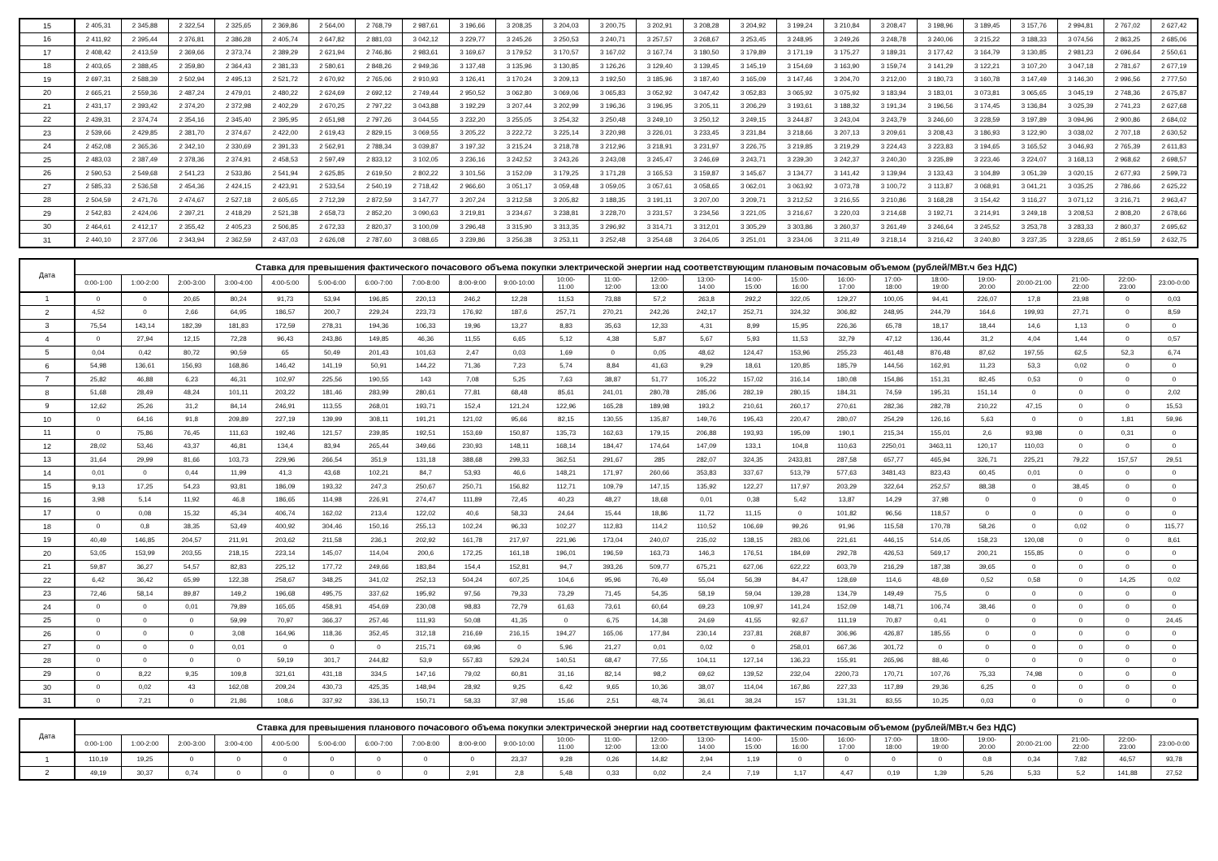| 15 | 2 405,31 | 2 345,88 | 2 322,54 | 2 325,65 | 2 369,86 | 2 564,00 | 2 768,79 | 2 987,61 | 3 196,66 | 3 208,35 | 3 204,03 | 3 200,75 | 3 202,91 | 3 208,28 | 3 204,92 | 3 199,24 | 3 210,84 | 3 208,47 | 3 198,96 | 3 189,45 | 3 157,76 | 2 994,81 | 2 767,02 | 2 627,42 |
| 16 | 2 411,92 | 2 395,44 | 2 376,81 | 2 386,28 | 2 405,74 | 2 647,82 | 2 881,03 | 3 042,12 | 3 229,77 | 3 245,26 | 3 250,53 | 3 240,71 | 3 257,57 | 3 268,67 | 3 253,45 | 3 248,95 | 3 249,26 | 3 248,78 | 3 240,06 | 3 215,22 | 3 188,33 | 3 074,56 | 2 863,25 | 2 685,06 |
| 17 | 2 408,42 | 2 413,59 | 2 369,66 | 2 373,74 | 2 389,29 | 2 621,94 | 2 746,86 | 2 983,61 | 3 169,67 | 3 179,52 | 3 170,57 | 3 167,02 | 3 167,74 | 3 180,50 | 3 179,89 | 3 171,19 | 3 175,27 | 3 189,31 | 3 177,42 | 3 164,79 | 3 130,85 | 2 981,23 | 2 696,64 | 2 550,61 |
| 18 | 2 403,65 | 2 388,45 | 2 359,80 | 2 364,43 | 2 381,33 | 2 580,61 | 2 848,26 | 2 949,36 | 3 137,48 | 3 135,96 | 3 130,85 | 3 126,26 | 3 129,40 | 3 139,45 | 3 145,19 | 3 154,69 | 3 163,90 | 3 159,74 | 3 141,29 | 3 122,21 | 3 107,20 | 3 047,18 | 2 781,67 | 2 677,19 |
| 19 | 2 697,31 | 2 588,39 | 2 502,94 | 2 495,13 | 2 521,72 | 2 670,92 | 2 765,06 | 2 910,93 | 3 126,41 | 3 170,24 | 3 209,13 | 3 192,50 | 3 185,96 | 3 187,40 | 3 165,09 | 3 147,46 | 3 204,70 | 3 212,00 | 3 180,73 | 3 160,78 | 3 147,49 | 3 146,30 | 2 996,56 | 2 777,50 |
| 20 | 2 665,21 | 2 559,36 | 2 487,24 | 2 479,01 | 2 480,22 | 2 624,69 | 2 692,12 | 2 749,44 | 2 950,52 | 3 062,80 | 3 069,06 | 3 065,83 | 3 052,92 | 3 047,42 | 3 052,83 | 3 065,92 | 3 075,92 | 3 183,94 | 3 183,01 | 3 073,81 | 3 065,65 | 3 045,19 | 2 748,36 | 2 675,87 |
| 21 | 2 431,17 | 2 393,42 | 2 374,20 | 2 372,98 | 2 402,29 | 2 670,25 | 2 797,22 | 3 043,88 | 3 192,29 | 3 207,44 | 3 202,99 | 3 196,36 | 3 196,95 | 3 205,11 | 3 206,29 | 3 193,61 | 3 188,32 | 3 191,34 | 3 196,56 | 3 174,45 | 3 136,84 | 3 025,39 | 2 741,23 | 2 627,68 |
| 22 | 2 439,31 | 2 374,74 | 2 354,16 | 2 345,40 | 2 395,95 | 2 651,98 | 2 797,26 | 3 044,55 | 3 232,20 | 3 255,05 | 3 254,32 | 3 250,48 | 3 249,10 | 3 250,12 | 3 249,15 | 3 244,87 | 3 243,04 | 3 243,79 | 3 246,60 | 3 228,59 | 3 197,89 | 3 094,96 | 2 900,86 | 2 684,02 |
| 23 | 2 539,66 | 2 429,85 | 2 381,70 | 2 374,67 | 2 422,00 | 2 619,43 | 2 829,15 | 3 069,55 | 3 205,22 | 3 222,72 | 3 225,14 | 3 220,98 | 3 226,01 | 3 233,45 | 3 231,84 | 3 218,66 | 3 207,13 | 3 209,61 | 3 208,43 | 3 186,93 | 3 122,90 | 3 038,02 | 2 707,18 | 2 630,52 |
| 24 | 2 452,08 | 2 365,36 | 2 342,10 | 2 330,69 | 2 391,33 | 2 562,91 | 2 788,34 | 3 039,87 | 3 197,32 | 3 215,24 | 3 218,78 | 3 212,96 | 3 218,91 | 3 231,97 | 3 226,75 | 3 219,85 | 3 219,29 | 3 224,43 | 3 223,83 | 3 194,65 | 3 165,52 | 3 046,93 | 2 765,39 | 2 611,83 |
| 25 | 2 483,03 | 2 387,49 | 2 378,36 | 2 374,91 | 2 458,53 | 2 597,49 | 2 833,12 | 3 102,05 | 3 236,16 | 3 242,52 | 3 243,26 | 3 243,08 | 3 245,47 | 3 246,69 | 3 243,71 | 3 239,30 | 3 242,37 | 3 240,30 | 3 235,89 | 3 223,46 | 3 224,07 | 3 168,13 | 2 968,62 | 2 698,57 |
| 26 | 2 590,53 | 2 549,68 | 2 541,23 | 2 533,86 | 2 541,94 | 2 625,85 | 2 619,50 | 2 802,22 | 3 101,56 | 3 152,09 | 3 179,25 | 3 171,28 | 3 165,53 | 3 159,87 | 3 145,67 | 3 134,77 | 3 141,42 | 3 139,94 | 3 133,43 | 3 104,89 | 3 051,39 | 3 020,15 | 2 677,93 | 2 599,73 |
| 27 | 2 585,33 | 2 536,58 | 2 454,36 | 2 424,15 | 2 423,91 | 2 533,54 | 2 540,19 | 2 718,42 | 2 966,60 | 3 051,17 | 3 059,48 | 3 059,05 | 3 057,61 | 3 058,65 | 3 062,01 | 3 063,92 | 3 073,78 | 3 100,72 | 3 113,87 | 3 068,91 | 3 041,21 | 3 035,25 | 2 786,66 | 2 625,22 |
| 28 | 2 504,59 | 2 471,76 | 2 474,67 | 2 527,18 | 2 605,65 | 2 712,39 | 2 872,59 | 3 147,77 | 3 207,24 | 3 212,58 | 3 205,82 | 3 188,35 | 3 191,11 | 3 207,00 | 3 209,71 | 3 212,52 | 3 216,55 | 3 210,86 | 3 168,28 | 3 154,42 | 3 116,27 | 3 071,12 | 3 216,71 | 2 963,47 |
| 29 | 2 542,83 | 2 424,06 | 2 397,21 | 2 418,29 | 2 521,38 | 2 658,73 | 2 852,20 | 3 090,63 | 3 219,81 | 3 234,67 | 3 238,81 | 3 228,70 | 3 231,57 | 3 234,56 | 3 221,05 | 3 216,67 | 3 220,03 | 3 214,68 | 3 192,71 | 3 214,91 | 3 249,18 | 3 208,53 | 2 808,20 | 2 678,66 |
| 30 | 2 464,61 | 2 412,17 | 2 355,42 | 2 405,23 | 2 506,85 | 2 672,33 | 2 820,37 | 3 100,09 | 3 296,48 | 3 315,90 | 3 313,35 | 3 296,92 | 3 314,71 | 3 312,01 | 3 305,29 | 3 303,86 | 3 260,37 | 3 261,49 | 3 246,64 | 3 245,52 | 3 253,78 | 3 283,33 | 2 860,37 | 2 695,62 |
| 31 | 2 440,10 | 2 377,06 | 2 343,94 | 2 362,59 | 2 437,03 | 2 626,08 | 2 787,60 | 3 088,65 | 3 239,86 | 3 256,38 | 3 253,11 | 3 252,48 | 3 254,68 | 3 264,05 | 3 251,01 | 3 234,06 | 3 211,49 | 3 218,14 | 3 216,42 | 3 240,80 | 3 237,35 | 3 228,65 | 2 851,59 | 2 632,75 |
| Дата | Ставка для превышения фактического почасового объема покупки электрической энергии над соответствующим плановым почасовым объемом (рублей/МВт.ч без НДС) | | | | | | | | | | | | | | | | | | | | | | | |
| --- | --- | --- | --- | --- | --- | --- | --- | --- | --- | --- | --- | --- | --- | --- | --- | --- | --- | --- | --- | --- | --- | --- | --- | --- |
| | 0:00-1:00 | 1:00-2:00 | 2:00-3:00 | 3:00-4:00 | 4:00-5:00 | 5:00-6:00 | 6:00-7:00 | 7:00-8:00 | 8:00-9:00 | 9:00-10:00 | 10:00- 11:00 | 11:00- 12:00 | 12:00- 13:00 | 13:00- 14:00 | 14:00- 15:00 | 15:00- 16:00 | 16:00- 17:00 | 17:00- 18:00 | 18:00- 19:00 | 19:00- 20:00 | 20:00-21:00 | 21:00- 22:00 | 22:00- 23:00 | 23:00-0:00 |
| 1 | 0 | 0 | 20,65 | 80,24 | 91,73 | 53,94 | 196,85 | 220,13 | 246,2 | 12,28 | 11,53 | 73,88 | 57,2 | 263,8 | 292,2 | 322,05 | 129,27 | 100,05 | 94,41 | 226,07 | 17,8 | 23,98 | 0 | 0,03 |
| 2 | 4,52 | 0 | 2,66 | 64,95 | 186,57 | 200,7 | 229,24 | 223,73 | 176,92 | 187,6 | 257,71 | 270,21 | 242,26 | 242,17 | 252,71 | 324,32 | 306,82 | 248,95 | 244,79 | 164,6 | 199,93 | 27,71 | 0 | 8,59 |
| 3 | 75,54 | 143,14 | 182,39 | 181,83 | 172,59 | 278,31 | 194,36 | 106,33 | 19,96 | 13,27 | 8,83 | 35,63 | 12,33 | 4,31 | 8,99 | 15,95 | 226,36 | 65,78 | 18,17 | 18,44 | 14,6 | 1,13 | 0 | 0 |
| 4 | 0 | 27,94 | 12,15 | 72,28 | 96,43 | 243,86 | 149,85 | 46,36 | 11,55 | 6,65 | 5,12 | 4,38 | 5,87 | 5,67 | 5,93 | 11,53 | 32,79 | 47,12 | 136,44 | 31,2 | 4,04 | 1,44 | 0 | 0,57 |
| 5 | 0,04 | 0,42 | 80,72 | 90,59 | 65 | 50,49 | 201,43 | 101,63 | 2,47 | 0,03 | 1,69 | 0 | 0,05 | 48,62 | 124,47 | 153,96 | 255,23 | 461,48 | 876,48 | 87,62 | 197,55 | 62,5 | 52,3 | 6,74 |
| 6 | 54,98 | 136,61 | 156,93 | 168,86 | 146,42 | 141,19 | 50,91 | 144,22 | 71,36 | 7,23 | 5,74 | 8,84 | 41,63 | 9,29 | 18,61 | 120,85 | 185,79 | 144,56 | 162,91 | 11,23 | 53,3 | 0,02 | 0 | 0 |
| 7 | 25,82 | 46,88 | 6,23 | 46,31 | 102,97 | 225,56 | 190,55 | 143 | 7,08 | 5,25 | 7,63 | 38,87 | 51,77 | 105,22 | 157,02 | 316,14 | 180,08 | 154,86 | 151,31 | 82,45 | 0,53 | 0 | 0 | 0 |
| 8 | 51,68 | 28,49 | 48,24 | 101,11 | 203,22 | 181,46 | 283,99 | 280,61 | 77,81 | 68,48 | 85,61 | 241,01 | 280,78 | 285,06 | 282,19 | 280,15 | 184,31 | 74,59 | 195,31 | 151,14 | 0 | 0 | 0 | 2,02 |
| 9 | 12,62 | 25,26 | 31,2 | 84,14 | 246,91 | 113,55 | 268,01 | 193,71 | 152,4 | 121,24 | 122,96 | 165,28 | 189,98 | 193,2 | 210,61 | 260,17 | 270,61 | 282,36 | 282,78 | 210,22 | 47,15 | 0 | 0 | 15,53 |
| 10 | 0 | 64,16 | 91,8 | 209,89 | 227,19 | 139,99 | 308,11 | 191,21 | 121,02 | 95,66 | 82,15 | 130,55 | 135,87 | 149,76 | 195,43 | 220,47 | 280,07 | 254,29 | 126,16 | 5,63 | 0 | 0 | 1,81 | 59,96 |
| 11 | 0 | 75,86 | 76,45 | 111,63 | 192,46 | 121,57 | 239,85 | 192,51 | 153,69 | 150,87 | 135,73 | 162,63 | 179,15 | 206,88 | 193,93 | 195,09 | 190,1 | 215,34 | 155,01 | 2,6 | 93,98 | 0 | 0,31 | 0 |
| 12 | 28,02 | 53,46 | 43,37 | 46,81 | 134,4 | 83,94 | 265,44 | 349,66 | 230,93 | 148,11 | 168,14 | 184,47 | 174,64 | 147,09 | 133,1 | 104,8 | 110,63 | 2250,01 | 3463,11 | 120,17 | 110,03 | 0 | 0 | 0 |
| 13 | 31,64 | 29,99 | 81,66 | 103,73 | 229,96 | 266,54 | 351,9 | 131,18 | 388,68 | 299,33 | 362,51 | 291,67 | 285 | 282,07 | 324,35 | 2433,81 | 287,58 | 657,77 | 465,94 | 326,71 | 225,21 | 79,22 | 157,57 | 29,51 |
| 14 | 0,01 | 0 | 0,44 | 11,99 | 41,3 | 43,68 | 102,21 | 84,7 | 53,93 | 46,6 | 148,21 | 171,97 | 260,66 | 353,83 | 337,67 | 513,79 | 577,63 | 3481,43 | 823,43 | 60,45 | 0,01 | 0 | 0 | 0 |
| 15 | 9,13 | 17,25 | 54,23 | 93,81 | 186,09 | 193,32 | 247,3 | 250,67 | 250,71 | 156,82 | 112,71 | 109,79 | 147,15 | 135,92 | 122,27 | 117,97 | 203,29 | 322,64 | 252,57 | 88,38 | 0 | 38,45 | 0 | 0 |
| 16 | 3,98 | 5,14 | 11,92 | 46,8 | 186,65 | 114,98 | 226,91 | 274,47 | 111,89 | 72,45 | 40,23 | 48,27 | 18,68 | 0,01 | 0,38 | 5,42 | 13,87 | 14,29 | 37,98 | 0 | 0 | 0 | 0 | 0 |
| 17 | 0 | 0,08 | 15,32 | 45,34 | 406,74 | 162,02 | 213,4 | 122,02 | 40,6 | 58,33 | 24,64 | 15,44 | 18,86 | 11,72 | 11,15 | 0 | 101,82 | 96,56 | 118,57 | 0 | 0 | 0 | 0 | 0 |
| 18 | 0 | 0,8 | 38,35 | 53,49 | 400,92 | 304,46 | 150,16 | 255,13 | 102,24 | 96,33 | 102,27 | 112,83 | 114,2 | 110,52 | 106,69 | 99,26 | 91,96 | 115,58 | 170,78 | 58,26 | 0 | 0,02 | 0 | 115,77 |
| 19 | 40,49 | 146,85 | 204,57 | 211,91 | 203,62 | 211,58 | 236,1 | 202,92 | 161,78 | 217,97 | 221,96 | 173,04 | 240,07 | 235,02 | 138,15 | 283,06 | 221,61 | 446,15 | 514,05 | 158,23 | 120,08 | 0 | 0 | 8,61 |
| 20 | 53,05 | 153,99 | 203,55 | 218,15 | 223,14 | 145,07 | 114,04 | 200,6 | 172,25 | 161,18 | 196,01 | 196,59 | 163,73 | 146,3 | 176,51 | 184,69 | 292,78 | 426,53 | 569,17 | 200,21 | 155,85 | 0 | 0 | 0 |
| 21 | 59,87 | 36,27 | 54,57 | 82,83 | 225,12 | 177,72 | 249,66 | 183,84 | 154,4 | 152,81 | 94,7 | 393,26 | 509,77 | 675,21 | 627,06 | 622,22 | 603,79 | 216,29 | 187,38 | 39,65 | 0 | 0 | 0 | 0 |
| 22 | 6,42 | 36,42 | 65,99 | 122,38 | 258,67 | 348,25 | 341,02 | 252,13 | 504,24 | 607,25 | 104,6 | 95,96 | 76,49 | 55,04 | 56,39 | 84,47 | 128,69 | 114,6 | 48,69 | 0,52 | 0,58 | 0 | 14,25 | 0,02 |
| 23 | 72,46 | 58,14 | 89,87 | 149,2 | 196,68 | 495,75 | 337,62 | 195,92 | 97,56 | 79,33 | 73,29 | 71,45 | 54,35 | 58,19 | 59,04 | 139,28 | 134,79 | 149,49 | 75,5 | 0 | 0 | 0 | 0 | 0 |
| 24 | 0 | 0 | 0,01 | 79,89 | 165,65 | 458,91 | 454,69 | 230,08 | 98,83 | 72,79 | 61,63 | 73,61 | 60,64 | 69,23 | 109,97 | 141,24 | 152,09 | 148,71 | 106,74 | 38,46 | 0 | 0 | 0 | 0 |
| 25 | 0 | 0 | 0 | 59,99 | 70,97 | 366,37 | 257,46 | 111,93 | 50,08 | 41,35 | 0 | 6,75 | 14,38 | 24,69 | 41,55 | 92,67 | 111,19 | 70,87 | 0,41 | 0 | 0 | 0 | 0 | 24,45 |
| 26 | 0 | 0 | 0 | 3,08 | 164,96 | 118,36 | 352,45 | 312,18 | 216,69 | 216,15 | 194,27 | 165,06 | 177,84 | 230,14 | 237,81 | 268,87 | 306,96 | 426,87 | 185,55 | 0 | 0 | 0 | 0 | 0 |
| 27 | 0 | 0 | 0 | 0,01 | 0 | 0 | 0 | 215,71 | 69,96 | 0 | 5,96 | 21,27 | 0,01 | 0,02 | 0 | 258,01 | 667,36 | 301,72 | 0 | 0 | 0 | 0 | 0 | 0 |
| 28 | 0 | 0 | 0 | 0 | 59,19 | 301,7 | 244,82 | 53,9 | 557,83 | 529,24 | 140,51 | 68,47 | 77,55 | 104,11 | 127,14 | 136,23 | 155,91 | 265,96 | 88,46 | 0 | 0 | 0 | 0 | 0 |
| 29 | 0 | 8,22 | 9,35 | 109,8 | 321,61 | 431,18 | 334,5 | 147,16 | 79,02 | 60,81 | 31,16 | 82,14 | 98,2 | 69,62 | 139,52 | 232,04 | 2200,73 | 170,71 | 107,76 | 75,33 | 74,98 | 0 | 0 | 0 |
| 30 | 0 | 0,02 | 43 | 162,08 | 209,24 | 430,73 | 425,35 | 148,94 | 28,92 | 9,25 | 6,42 | 9,65 | 10,36 | 38,07 | 114,04 | 167,86 | 227,33 | 117,89 | 29,36 | 6,25 | 0 | 0 | 0 | 0 |
| 31 | 0 | 7,21 | 0 | 21,86 | 108,6 | 337,92 | 336,13 | 150,71 | 58,33 | 37,98 | 15,66 | 2,51 | 48,74 | 36,61 | 38,24 | 157 | 131,31 | 83,55 | 10,25 | 0,03 | 0 | 0 | 0 | 0 |
| Дата | Ставка для превышения планового почасового объема покупки электрической энергии над соответствующим фактическим почасовым объемом (рублей/МВт.ч без НДС) | | | | | | | | | | | | | | | | | | | | | | | |
| --- | --- | --- | --- | --- | --- | --- | --- | --- | --- | --- | --- | --- | --- | --- | --- | --- | --- | --- | --- | --- | --- | --- | --- | --- |
| | 0:00-1:00 | 1:00-2:00 | 2:00-3:00 | 3:00-4:00 | 4:00-5:00 | 5:00-6:00 | 6:00-7:00 | 7:00-8:00 | 8:00-9:00 | 9:00-10:00 | 10:00- 11:00 | 11:00- 12:00 | 12:00- 13:00 | 13:00- 14:00 | 14:00- 15:00 | 15:00- 16:00 | 16:00- 17:00 | 17:00- 18:00 | 18:00- 19:00 | 19:00- 20:00 | 20:00-21:00 | 21:00- 22:00 | 22:00- 23:00 | 23:00-0:00 |
| 1 | 110,19 | 19,25 | 0 | 0 | 0 | 0 | 0 | 0 | 0 | 23,37 | 9,28 | 0,26 | 14,82 | 2,94 | 1,19 | 0 | 0 | 0 | 0 | 0,8 | 0,34 | 7,82 | 46,57 | 93,78 |
| 2 | 49,19 | 30,37 | 0,74 | 0 | 0 | 0 | 0 | 0 | 2,91 | 2,8 | 5,48 | 0,33 | 0,02 | 2,4 | 7,19 | 1,17 | 4,47 | 0,19 | 1,39 | 5,26 | 5,33 | 5,2 | 141,88 | 27,52 |